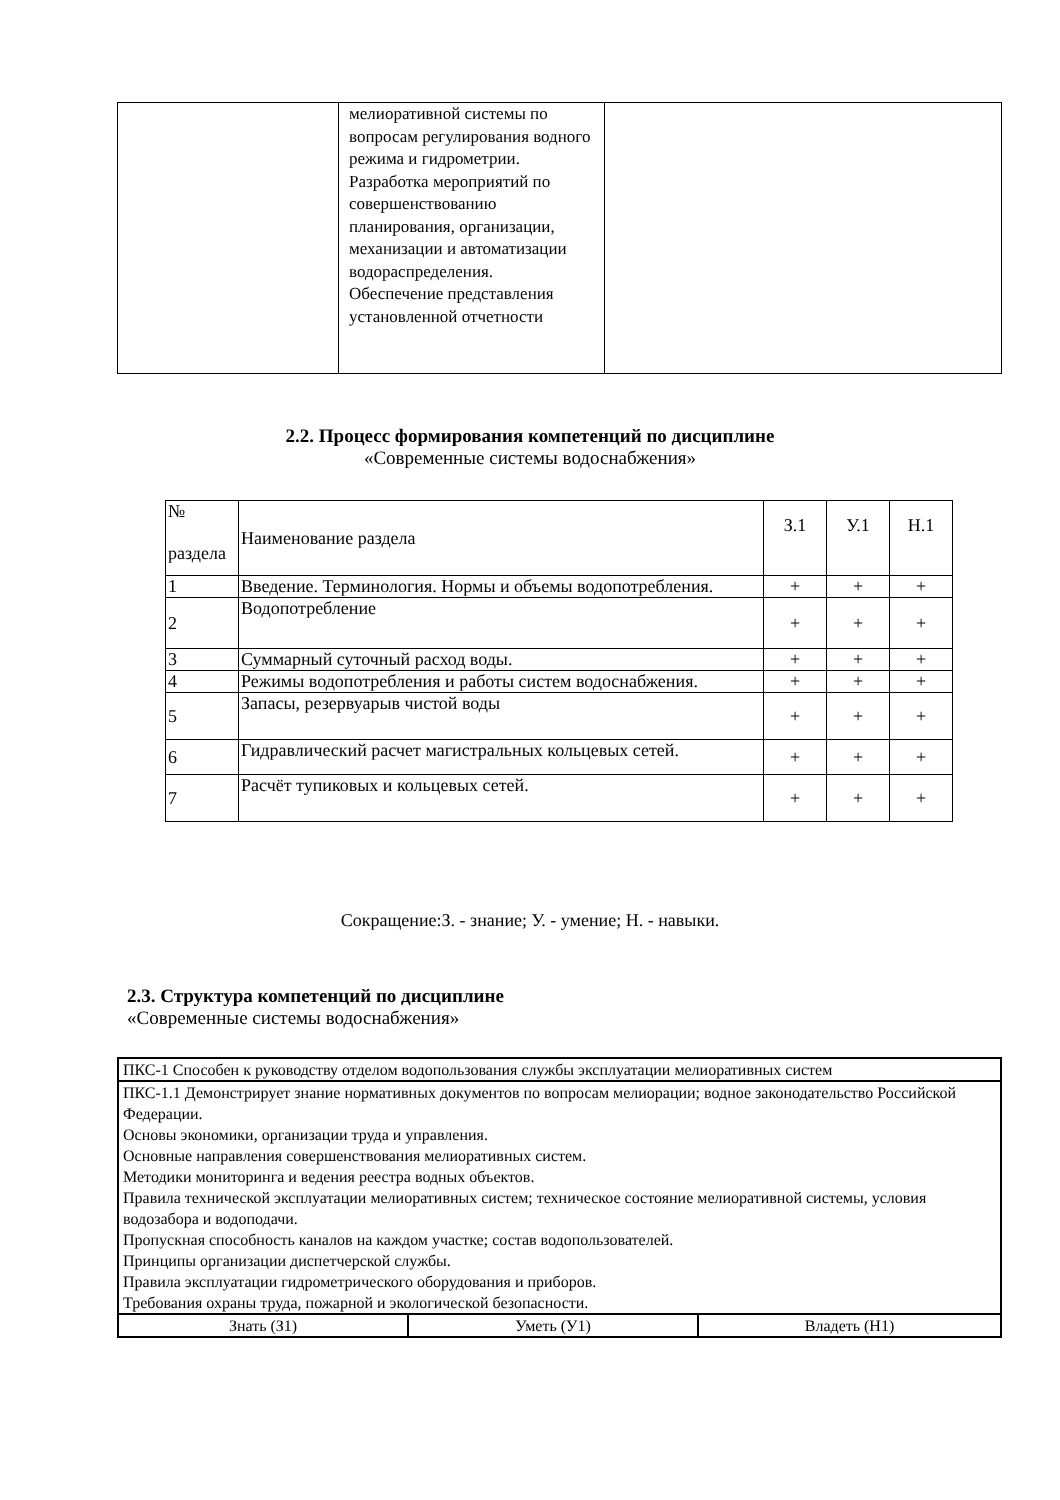| | мелиоративной системы по вопросам регулирования водного режима и гидрометрии. Разработка мероприятий по совершенствованию планирования, организации, механизации и автоматизации водораспределения. Обеспечение представления установленной отчетности | |
2.2. Процесс формирования компетенций по дисциплине
«Современные системы водоснабжения»
| № раздела | Наименование раздела | З.1 | У.1 | Н.1 |
| 1 | Введение. Терминология. Нормы и объемы водопотребления. | + | + | + |
| 2 | Водопотребление | + | + | + |
| 3 | Суммарный суточный расход воды. | + | + | + |
| 4 | Режимы водопотребления и работы систем водоснабжения. | + | + | + |
| 5 | Запасы, резервуарыв чистой воды | + | + | + |
| 6 | Гидравлический расчет магистральных кольцевых сетей. | + | + | + |
| 7 | Расчёт тупиковых и кольцевых сетей. | + | + | + |
Сокращение:З. - знание; У. - умение; Н. - навыки.
2.3. Структура компетенций по дисциплине
«Современные системы водоснабжения»
| ПКС-1 Способен к руководству отделом водопользования службы эксплуатации мелиоративных систем | | |
| ПКС-1.1 Демонстрирует знание нормативных документов по вопросам мелиорации; водное законодательство Российской Федерации. Основы экономики, организации труда и управления. Основные направления совершенствования мелиоративных систем. Методики мониторинга и ведения реестра водных объектов. Правила технической эксплуатации мелиоративных систем; техническое состояние мелиоративной системы, условия водозабора и водоподачи. Пропускная способность каналов на каждом участке; состав водопользователей. Принципы организации диспетчерской службы. Правила эксплуатации гидрометрического оборудования и приборов. Требования охраны труда, пожарной и экологической безопасности. | | |
| Знать (З1) | Уметь (У1) | Владеть (Н1) |